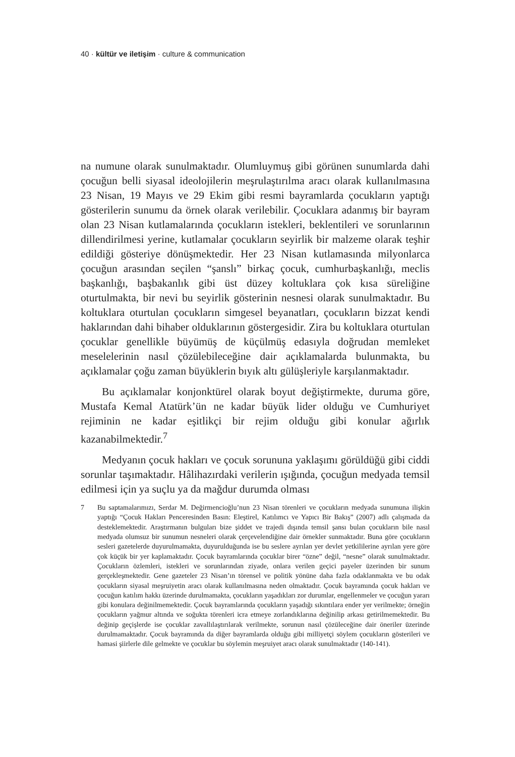40 · kültür ve iletişim · culture & communication
na numune olarak sunulmaktadır. Olumluymuş gibi görünen sunumlarda dahi çocuğun belli siyasal ideolojilerin meşrulaştırılma aracı olarak kullanılmasına 23 Nisan, 19 Mayıs ve 29 Ekim gibi resmi bayramlarda çocukların yaptığı gösterilerin sunumu da örnek olarak verilebilir. Çocuklara adanmış bir bayram olan 23 Nisan kutlamalarında çocukların istekleri, beklentileri ve sorunlarının dillendirilmesi yerine, kutlamalar çocukların seyirlik bir malzeme olarak teşhir edildiği gösteriye dönüşmektedir. Her 23 Nisan kutlamasında milyonlarca çocuğun arasından seçilen “şanslı” birkaç çocuk, cumhurbaşkanlığı, meclis başkanlığı, başbakanlık gibi üst düzey koltuklara çok kısa süreliğine oturtulmakta, bir nevi bu seyirlik gösterinin nesnesi olarak sunulmaktadır. Bu koltuklara oturtulan çocukların simgesel beyanatları, çocukların bizzat kendi haklarından dahi bihaber olduklarının göstergesidir. Zira bu koltuklara oturtulan çocuklar genellikle büyümüş de küçülmüş edasıyla doğrudan memleket meselelerinin nasıl çözülebileceğine dair açıklamalarda bulunmakta, bu açıklamalar çoğu zaman büyüklerin bıyık altı gülüşleriyle karşılanmaktadır.
Bu açıklamalar konjonktürel olarak boyut değiştirmekte, duruma göre, Mustafa Kemal Atatürk’ün ne kadar büyük lider olduğu ve Cumhuriyet rejiminin ne kadar eşitlikçi bir rejim olduğu gibi konular ağırlık kazanabilmektedir.<sup>7</sup>
Medyanın çocuk hakları ve çocuk sorununa yaklaşımı görüldüğü gibi ciddi sorunlar taşımaktadır. Hâlihazırdaki verilerin ışığında, çocuğun medyada temsil edilmesi için ya suçlu ya da mağdur durumda olması
7 Bu saptamalarımızı, Serdar M. Değirmencioğlu’nun 23 Nisan törenleri ve çocukların medyada sunumuna ilişkin yaptığı “Çocuk Hakları Penceresinden Basın: Eleştirel, Katılımcı ve Yapıcı Bir Bakış” (2007) adlı çalışmada da desteklemektedir. Araştırmanın bulguları bize şiddet ve trajedi dışında temsil şansı bulan çocukların bile nasıl medyada olumsuz bir sunumun nesneleri olarak çerçevelendiğine dair örnekler sunmaktadır. Buna göre çocukların sesleri gazetelerde duyurulmamakta, duyurulduğunda ise bu seslere ayrılan yer devlet yetkililerine ayrılan yere göre çok küçük bir yer kaplamaktadır. Çocuk bayramlarında çocuklar birer “özne” değil, “nesne” olarak sunulmaktadır. Çocukların özlemleri, istekleri ve sorunlarından ziyade, onlara verilen geçici payeler üzerinden bir sunum gerçekleşmektedir. Gene gazeteler 23 Nisan’ın törensel ve politik yönüne daha fazla odaklanmakta ve bu odak çocukların siyasal meşruiyetin aracı olarak kullanılmasına neden olmaktadır. Çocuk bayramında çocuk hakları ve çocuğun katılım hakkı üzerinde durulmamakta, çocukların yaşadıkları zor durumlar, engellenmeler ve çocuğun yararı gibi konulara değinilmemektedir. Çocuk bayramlarında çocukların yaşadığı sıkıntılara ender yer verilmekte; örneğin çocukların yağmur altında ve soğukta törenleri icra etmeye zorlandıklarına değinilip arkası getirilmemektedir. Bu değinip geçişlerde ise çocuklar zavallılaştırılarak verilmekte, sorunun nasıl çözüleceğine dair öneriler üzerinde durulmamaktadır. Çocuk bayramında da diğer bayramlarda olduğu gibi milliyetçi söylem çocukların gösterileri ve hamasi şiirlerle dile gelmekte ve çocuklar bu söylemin meşruiyet aracı olarak sunulmaktadır (140-141).